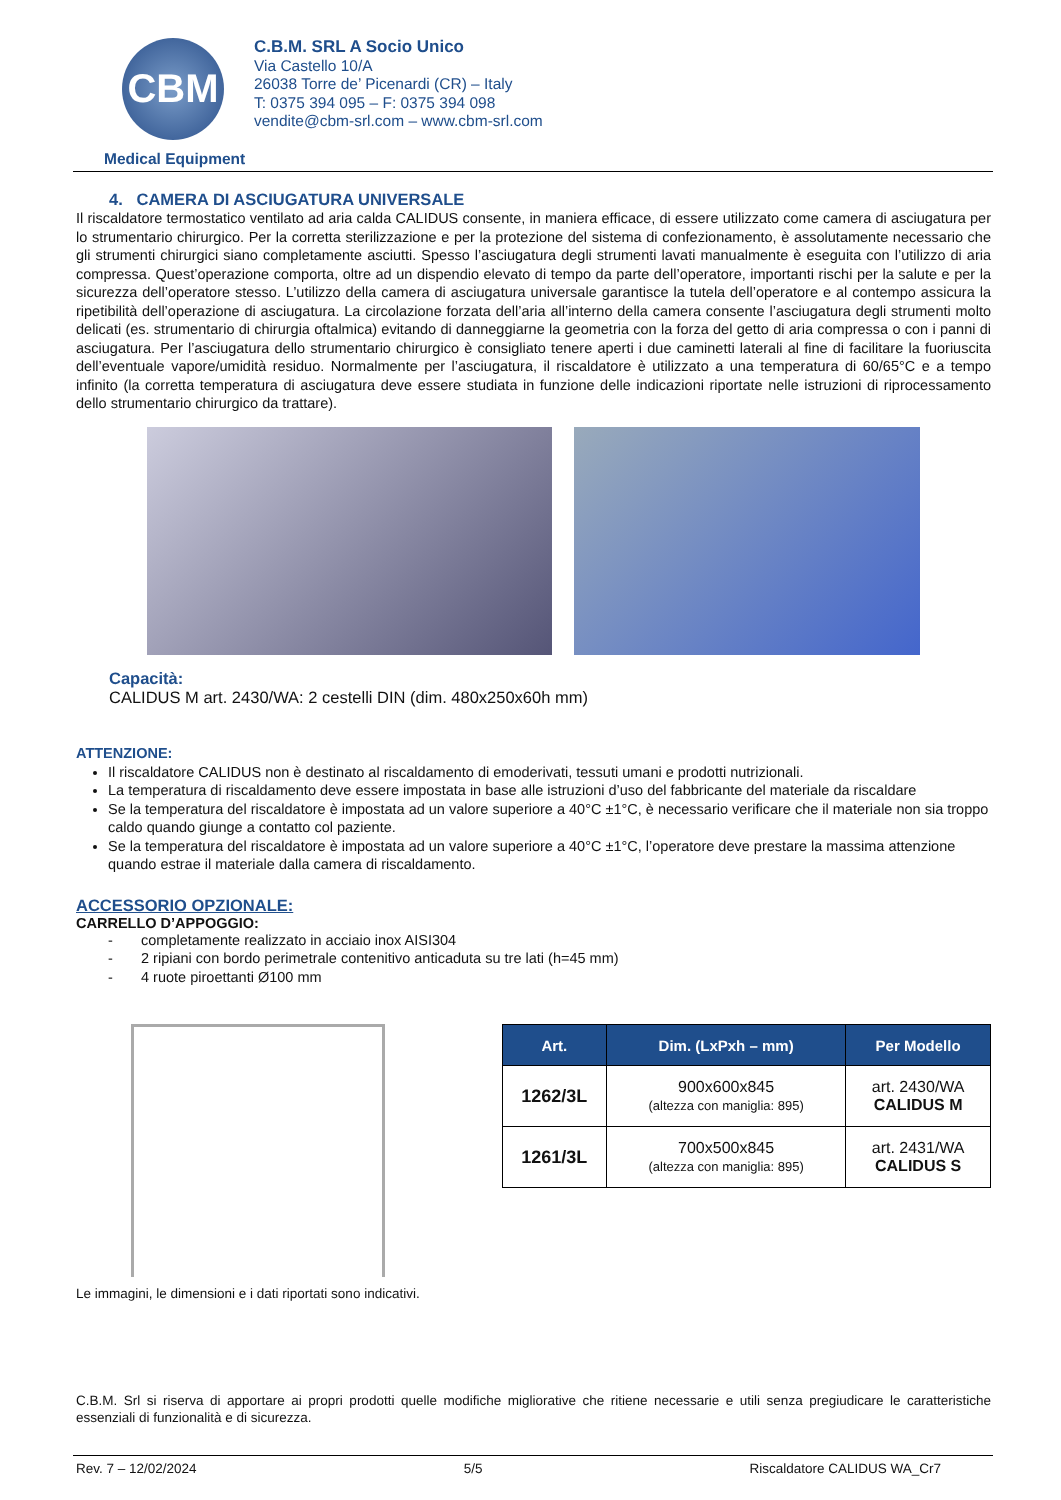CBM
C.B.M. SRL A Socio Unico
Via Castello 10/A
26038 Torre de’ Picenardi (CR) – Italy
T: 0375 394 095 – F: 0375 394 098
vendite@cbm-srl.com – www.cbm-srl.com
Medical Equipment
4. CAMERA DI ASCIUGATURA UNIVERSALE
Il riscaldatore termostatico ventilato ad aria calda CALIDUS consente, in maniera efficace, di essere utilizzato come camera di asciugatura per lo strumentario chirurgico. Per la corretta sterilizzazione e per la protezione del sistema di confezionamento, è assolutamente necessario che gli strumenti chirurgici siano completamente asciutti. Spesso l’asciugatura degli strumenti lavati manualmente è eseguita con l’utilizzo di aria compressa. Quest’operazione comporta, oltre ad un dispendio elevato di tempo da parte dell’operatore, importanti rischi per la salute e per la sicurezza dell’operatore stesso. L’utilizzo della camera di asciugatura universale garantisce la tutela dell’operatore e al contempo assicura la ripetibilità dell’operazione di asciugatura. La circolazione forzata dell’aria all’interno della camera consente l’asciugatura degli strumenti molto delicati (es. strumentario di chirurgia oftalmica) evitando di danneggiarne la geometria con la forza del getto di aria compressa o con i panni di asciugatura. Per l’asciugatura dello strumentario chirurgico è consigliato tenere aperti i due caminetti laterali al fine di facilitare la fuoriuscita dell’eventuale vapore/umidità residuo. Normalmente per l’asciugatura, il riscaldatore è utilizzato a una temperatura di 60/65°C e a tempo infinito (la corretta temperatura di asciugatura deve essere studiata in funzione delle indicazioni riportate nelle istruzioni di riprocessamento dello strumentario chirurgico da trattare).
Capacità:
CALIDUS M art. 2430/WA: 2 cestelli DIN (dim. 480x250x60h mm)
ATTENZIONE:
Il riscaldatore CALIDUS non è destinato al riscaldamento di emoderivati, tessuti umani e prodotti nutrizionali.
La temperatura di riscaldamento deve essere impostata in base alle istruzioni d’uso del fabbricante del materiale da riscaldare
Se la temperatura del riscaldatore è impostata ad un valore superiore a 40°C ±1°C, è necessario verificare che il materiale non sia troppo caldo quando giunge a contatto col paziente.
Se la temperatura del riscaldatore è impostata ad un valore superiore a 40°C ±1°C, l’operatore deve prestare la massima attenzione quando estrae il materiale dalla camera di riscaldamento.
ACCESSORIO OPZIONALE:
CARRELLO D’APPOGGIO:
- completamente realizzato in acciaio inox AISI304
- 2 ripiani con bordo perimetrale contenitivo anticaduta su tre lati (h=45 mm)
- 4 ruote piroettanti Ø100 mm
| Art. | Dim. (LxPxh – mm) | Per Modello |
| --- | --- | --- |
| 1262/3L | 900x600x845 (altezza con maniglia: 895) | art. 2430/WA CALIDUS M |
| 1261/3L | 700x500x845 (altezza con maniglia: 895) | art. 2431/WA CALIDUS S |
Le immagini, le dimensioni e i dati riportati sono indicativi.
C.B.M. Srl si riserva di apportare ai propri prodotti quelle modifiche migliorative che ritiene necessarie e utili senza pregiudicare le caratteristiche essenziali di funzionalità e di sicurezza.
Rev. 7 – 12/02/2024 5/5 Riscaldatore CALIDUS WA_Cr7